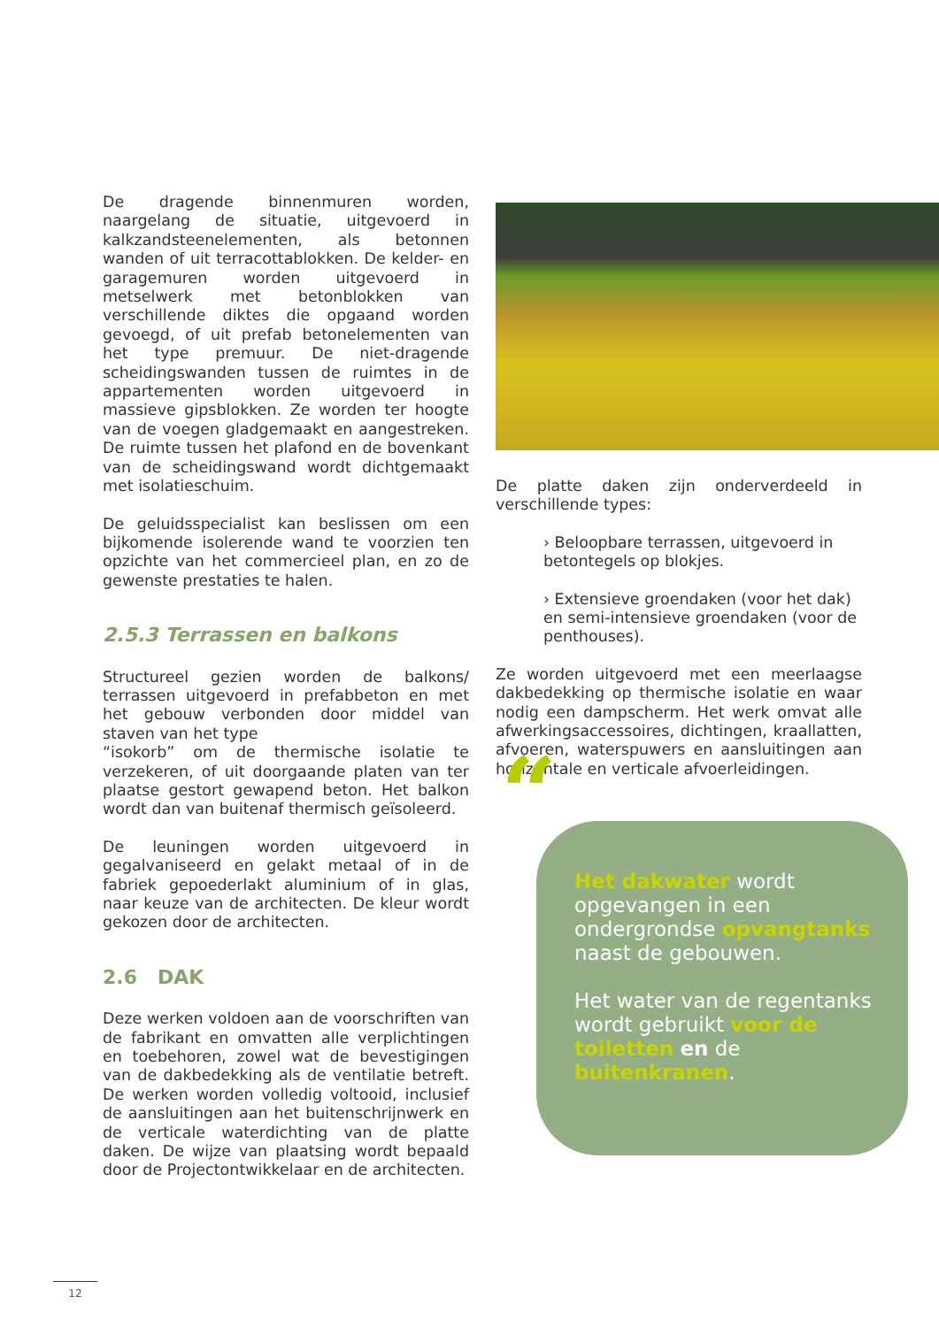De dragende binnenmuren worden, naargelang de situatie, uitgevoerd in kalkzandsteenelementen, als betonnen wanden of uit terracottablokken. De kelder- en garagemuren worden uitgevoerd in metselwerk met betonblokken van verschillende diktes die opgaand worden gevoegd, of uit prefab betonelementen van het type premuur. De niet-dragende scheidingswanden tussen de ruimtes in de appartementen worden uitgevoerd in massieve gipsblokken. Ze worden ter hoogte van de voegen gladgemaakt en aangestreken. De ruimte tussen het plafond en de bovenkant van de scheidingswand wordt dichtgemaakt met isolatieschuim.
De geluidsspecialist kan beslissen om een bijkomende isolerende wand te voorzien ten opzichte van het commercieel plan, en zo de gewenste prestaties te halen.
2.5.3 Terrassen en balkons
Structureel gezien worden de balkons/ terrassen uitgevoerd in prefabbeton en met het gebouw verbonden door middel van staven van het type
“isokorb” om de thermische isolatie te verzekeren, of uit doorgaande platen van ter plaatse gestort gewapend beton. Het balkon wordt dan van buitenaf thermisch geïsoleerd.
De leuningen worden uitgevoerd in gegalvaniseerd en gelakt metaal of in de fabriek gepoederlakt aluminium of in glas, naar keuze van de architecten. De kleur wordt gekozen door de architecten.
2.6 DAK
Deze werken voldoen aan de voorschriften van de fabrikant en omvatten alle verplichtingen en toebehoren, zowel wat de bevestigingen van de dakbedekking als de ventilatie betreft. De werken worden volledig voltooid, inclusief de aansluitingen aan het buitenschrijnwerk en de verticale waterdichting van de platte daken. De wijze van plaatsing wordt bepaald door de Projectontwikkelaar en de architecten.
De platte daken zijn onderverdeeld in verschillende types:
› Beloopbare terrassen, uitgevoerd in betontegels op blokjes.
› Extensieve groendaken (voor het dak) en semi-intensieve groendaken (voor de penthouses).
Ze worden uitgevoerd met een meerlaagse dakbedekking op thermische isolatie en waar nodig een dampscherm. Het werk omvat alle afwerkingsaccessoires, dichtingen, kraallatten, afvoeren, waterspuwers en aansluitingen aan horizontale en verticale afvoerleidingen.
“
Het dakwater wordt opgevangen in een ondergrondse opvangtanks naast de gebouwen.
Het water van de regentanks wordt gebruikt voor de toiletten en de buitenkranen.
12